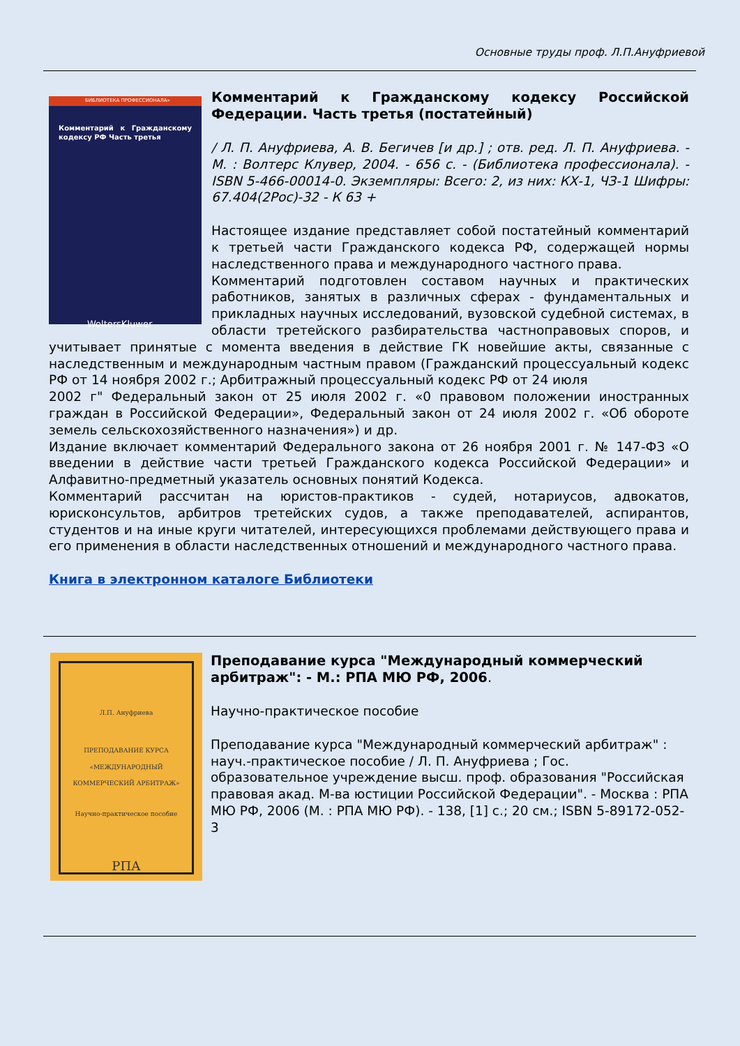Основные труды проф. Л.П.Ануфриевой
БИБЛИОТЕКА ПРОФЕССИОНАЛА»
Комментарий к Гражданскому кодексу РФ Часть третья
WoltersKluwer
Комментарий к Гражданскому кодексу Российской Федерации. Часть третья (постатейный)
/ Л. П. Ануфриева, А. В. Бегичев [и др.] ; отв. ред. Л. П. Ануфриева. - М. : Волтерс Клувер, 2004. - 656 с. - (Библиотека профессионала). - ISBN 5-466-00014-0. Экземпляры: Всего: 2, из них: КХ-1, ЧЗ-1 Шифры: 67.404(2Рос)-32 - К 63 +
Настоящее издание представляет собой постатейный комментарий к третьей части Гражданского кодекса РФ, содержащей нормы наследственного права и международного частного права.
Комментарий подготовлен составом научных и практических работников, занятых в различных сферах - фундаментальных и прикладных научных исследований, вузовской судебной системах, в области третейского разбирательства частноправовых споров, и учитывает принятые с момента введения в действие ГК новейшие акты, связанные с наследственным и международным частным правом (Гражданский процессуальный кодекс РФ от 14 ноября 2002 г.; Арбитражный процессуальный кодекс РФ от 24 июля
2002 г" Федеральный закон от 25 июля 2002 г. «0 правовом положении иностранных граждан в Российской Федерации», Федеральный закон от 24 июля 2002 г. «Об обороте земель сельскохозяйственного назначения») и др.
Издание включает комментарий Федерального закона от 26 ноября 2001 г. № 147-ФЗ «О введении в действие части третьей Гражданского кодекса Российской Федерации» и Алфавитно-предметный указатель основных понятий Кодекса.
Комментарий рассчитан на юристов-практиков - судей, нотариусов, адвокатов, юрисконсультов, арбитров третейских судов, а также преподавателей, аспирантов, студентов и на иные круги читателей, интересующихся проблемами действующего права и его применения в области наследственных отношений и международного частного права.
Книга в электронном каталоге Библиотеки
Л.П. Ануфриева
ПРЕПОДАВАНИЕ КУРСА «МЕЖДУНАРОДНЫЙ КОММЕРЧЕСКИЙ АРБИТРАЖ»
Научно-практическое пособие
РПА
Преподавание курса "Международный коммерческий арбитраж": - М.: РПА МЮ РФ, 2006.
Научно-практическое пособие
Преподавание курса "Международный коммерческий арбитраж" : науч.-практическое пособие / Л. П. Ануфриева ; Гос. образовательное учреждение высш. проф. образования "Российская правовая акад. М-ва юстиции Российской Федерации". - Москва : РПА МЮ РФ, 2006 (М. : РПА МЮ РФ). - 138, [1] с.; 20 см.; ISBN 5-89172-052-3